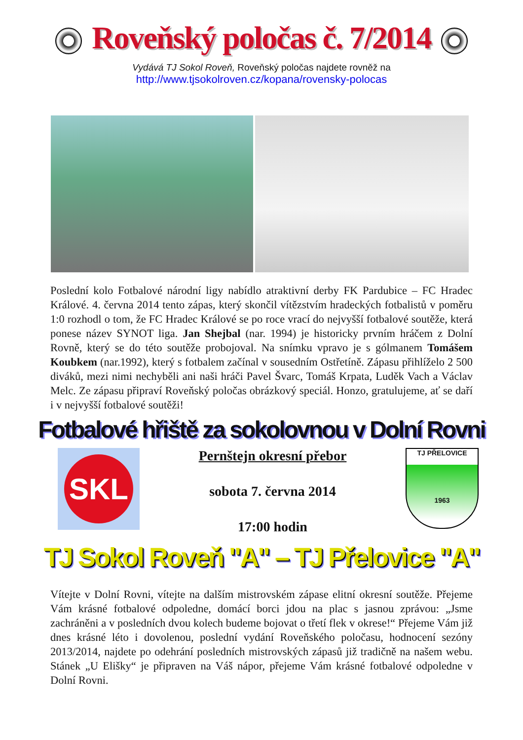Roveňský poločas č. 7/2014
Vydává TJ Sokol Roveň, Roveňský poločas najdete rovněž na
http://www.tjsokolroven.cz/kopana/rovensky-polocas
Poslední kolo Fotbalové národní ligy nabídlo atraktivní derby FK Pardubice – FC Hradec Králové. 4. června 2014 tento zápas, který skončil vítězstvím hradeckých fotbalistů v poměru 1:0 rozhodl o tom, že FC Hradec Králové se po roce vrací do nejvyšší fotbalové soutěže, která ponese název SYNOT liga. Jan Shejbal (nar. 1994) je historicky prvním hráčem z Dolní Rovně, který se do této soutěže probojoval. Na snímku vpravo je s gólmanem Tomášem Koubkem (nar.1992), který s fotbalem začínal v sousedním Ostřetíně. Zápasu přihlíželo 2 500 diváků, mezi nimi nechyběli ani naši hráči Pavel Švarc, Tomáš Krpata, Luděk Vach a Václav Melc. Ze zápasu připraví Roveňský poločas obrázkový speciál. Honzo, gratulujeme, ať se daří i v nejvyšší fotbalové soutěži!
Fotbalové hřiště za sokolovnou v Dolní Rovni
SKL
Pernštejn okresní přebor
sobota 7. června 2014
17:00 hodin
TJ PŘELOVICE
1963
TJ Sokol Roveň "A" – TJ Přelovice "A"
Vítejte v Dolní Rovni, vítejte na dalším mistrovském zápase elitní okresní soutěže. Přejeme Vám krásné fotbalové odpoledne, domácí borci jdou na plac s jasnou zprávou: „Jsme zachráněni a v posledních dvou kolech budeme bojovat o třetí flek v okrese!“ Přejeme Vám již dnes krásné léto i dovolenou, poslední vydání Roveňského poločasu, hodnocení sezóny 2013/2014, najdete po odehrání posledních mistrovských zápasů již tradičně na našem webu. Stánek „U Elišky“ je připraven na Váš nápor, přejeme Vám krásné fotbalové odpoledne v Dolní Rovni.